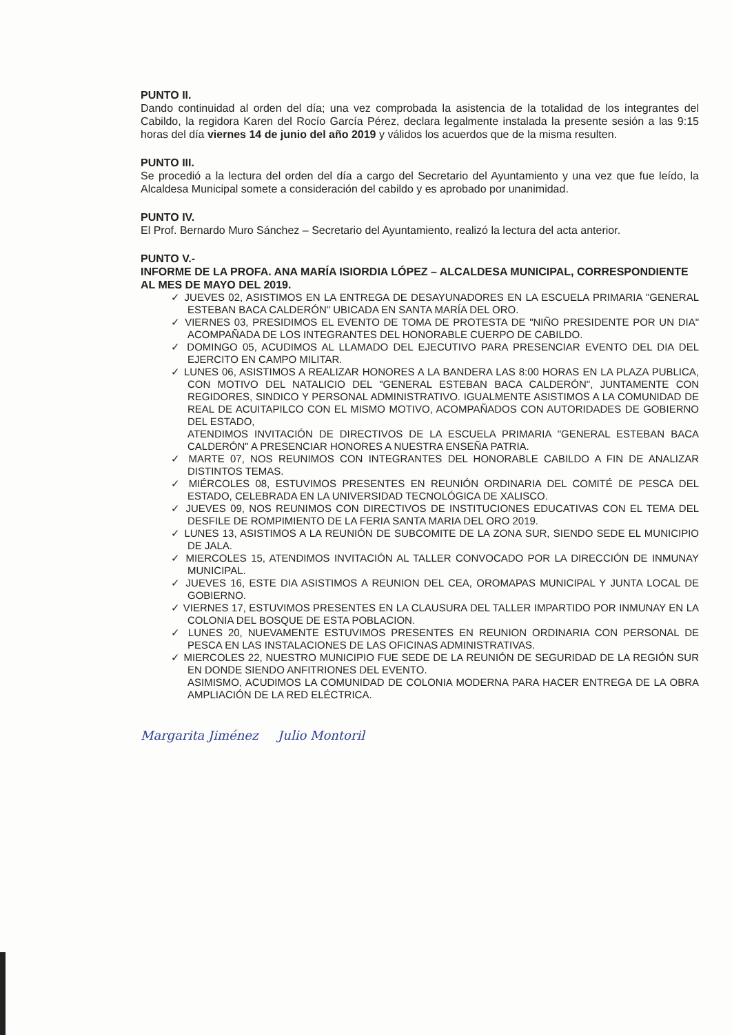PUNTO II.
Dando continuidad al orden del día; una vez comprobada la asistencia de la totalidad de los integrantes del Cabildo, la regidora Karen del Rocío García Pérez, declara legalmente instalada la presente sesión a las 9:15 horas del día viernes 14 de junio del año 2019 y válidos los acuerdos que de la misma resulten.
PUNTO III.
Se procedió a la lectura del orden del día a cargo del Secretario del Ayuntamiento y una vez que fue leído, la Alcaldesa Municipal somete a consideración del cabildo y es aprobado por unanimidad.
PUNTO IV.
El Prof. Bernardo Muro Sánchez – Secretario del Ayuntamiento, realizó la lectura del acta anterior.
PUNTO V.-
INFORME DE LA PROFA. ANA MARÍA ISIORDIA LÓPEZ – ALCALDESA MUNICIPAL, CORRESPONDIENTE AL MES DE MAYO DEL 2019.
✓ JUEVES 02, ASISTIMOS EN LA ENTREGA DE DESAYUNADORES EN LA ESCUELA PRIMARIA "GENERAL ESTEBAN BACA CALDERÓN" UBICADA EN SANTA MARÍA DEL ORO.
✓ VIERNES 03, PRESIDIMOS EL EVENTO DE TOMA DE PROTESTA DE "NIÑO PRESIDENTE POR UN DIA" ACOMPAÑADA DE LOS INTEGRANTES DEL HONORABLE CUERPO DE CABILDO.
✓ DOMINGO 05, ACUDIMOS AL LLAMADO DEL EJECUTIVO PARA PRESENCIAR EVENTO DEL DIA DEL EJERCITO EN CAMPO MILITAR.
✓ LUNES 06, ASISTIMOS A REALIZAR HONORES A LA BANDERA LAS 8:00 HORAS EN LA PLAZA PUBLICA, CON MOTIVO DEL NATALICIO DEL "GENERAL ESTEBAN BACA CALDERÓN", JUNTAMENTE CON REGIDORES, SINDICO Y PERSONAL ADMINISTRATIVO. IGUALMENTE ASISTIMOS A LA COMUNIDAD DE REAL DE ACUITAPILCO CON EL MISMO MOTIVO, ACOMPAÑADOS CON AUTORIDADES DE GOBIERNO DEL ESTADO,
ATENDIMOS INVITACIÓN DE DIRECTIVOS DE LA ESCUELA PRIMARIA "GENERAL ESTEBAN BACA CALDERÓN" A PRESENCIAR HONORES A NUESTRA ENSEÑA PATRIA.
✓ MARTE 07, NOS REUNIMOS CON INTEGRANTES DEL HONORABLE CABILDO A FIN DE ANALIZAR DISTINTOS TEMAS.
✓ MIÉRCOLES 08, ESTUVIMOS PRESENTES EN REUNIÓN ORDINARIA DEL COMITÉ DE PESCA DEL ESTADO, CELEBRADA EN LA UNIVERSIDAD TECNOLÓGICA DE XALISCO.
✓ JUEVES 09, NOS REUNIMOS CON DIRECTIVOS DE INSTITUCIONES EDUCATIVAS CON EL TEMA DEL DESFILE DE ROMPIMIENTO DE LA FERIA SANTA MARIA DEL ORO 2019.
✓ LUNES 13, ASISTIMOS A LA REUNIÓN DE SUBCOMITE DE LA ZONA SUR, SIENDO SEDE EL MUNICIPIO DE JALA.
✓ MIERCOLES 15, ATENDIMOS INVITACIÓN AL TALLER CONVOCADO POR LA DIRECCIÓN DE INMUNAY MUNICIPAL.
✓ JUEVES 16, ESTE DIA ASISTIMOS A REUNION DEL CEA, OROMAPAS MUNICIPAL Y JUNTA LOCAL DE GOBIERNO.
✓ VIERNES 17, ESTUVIMOS PRESENTES EN LA CLAUSURA DEL TALLER IMPARTIDO POR INMUNAY EN LA COLONIA DEL BOSQUE DE ESTA POBLACION.
✓ LUNES 20, NUEVAMENTE ESTUVIMOS PRESENTES EN REUNION ORDINARIA CON PERSONAL DE PESCA EN LAS INSTALACIONES DE LAS OFICINAS ADMINISTRATIVAS.
✓ MIERCOLES 22, NUESTRO MUNICIPIO FUE SEDE DE LA REUNIÓN DE SEGURIDAD DE LA REGIÓN SUR EN DONDE SIENDO ANFITRIONES DEL EVENTO.
ASIMISMO, ACUDIMOS LA COMUNIDAD DE COLONIA MODERNA PARA HACER ENTREGA DE LA OBRA AMPLIACIÓN DE LA RED ELÉCTRICA.
Margarita Jiménez Julio Montoril